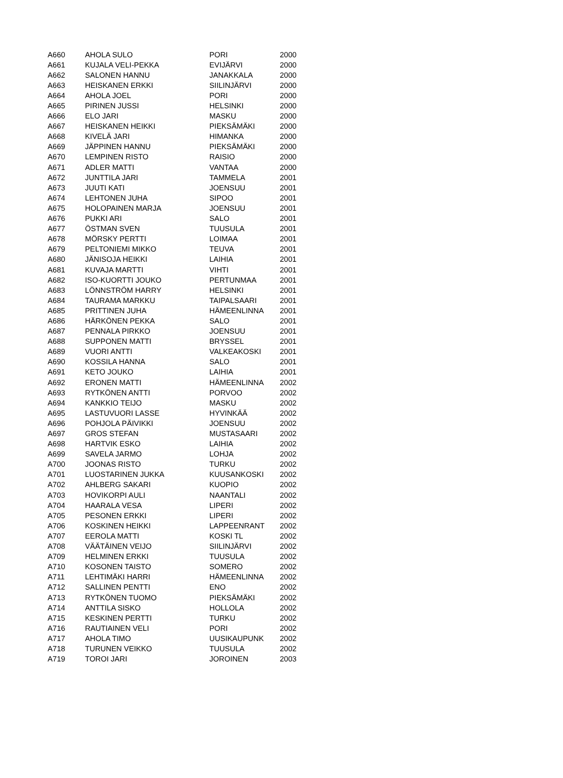| A660 | AHOLA SULO | PORI | 2000 |
| A661 | KUJALA VELI-PEKKA | EVIJÄRVI | 2000 |
| A662 | SALONEN HANNU | JANAKKALA | 2000 |
| A663 | HEISKANEN ERKKI | SIILINJÄRVI | 2000 |
| A664 | AHOLA JOEL | PORI | 2000 |
| A665 | PIRINEN JUSSI | HELSINKI | 2000 |
| A666 | ELO JARI | MASKU | 2000 |
| A667 | HEISKANEN HEIKKI | PIEKSÄMÄKI | 2000 |
| A668 | KIVELÄ JARI | HIMANKA | 2000 |
| A669 | JÄPPINEN HANNU | PIEKSÄMÄKI | 2000 |
| A670 | LEMPINEN RISTO | RAISIO | 2000 |
| A671 | ADLER MATTI | VANTAA | 2000 |
| A672 | JUNTTILA JARI | TAMMELA | 2001 |
| A673 | JUUTI KATI | JOENSUU | 2001 |
| A674 | LEHTONEN JUHA | SIPOO | 2001 |
| A675 | HOLOPAINEN MARJA | JOENSUU | 2001 |
| A676 | PUKKI ARI | SALO | 2001 |
| A677 | ÖSTMAN SVEN | TUUSULA | 2001 |
| A678 | MÖRSKY PERTTI | LOIMAA | 2001 |
| A679 | PELTONIEMI MIKKO | TEUVA | 2001 |
| A680 | JÄNISOJA HEIKKI | LAIHIA | 2001 |
| A681 | KUVAJA MARTTI | VIHTI | 2001 |
| A682 | ISO-KUORTTI JOUKO | PERTUNMAA | 2001 |
| A683 | LÖNNSTRÖM HARRY | HELSINKI | 2001 |
| A684 | TAURAMA MARKKU | TAIPALSAARI | 2001 |
| A685 | PRITTINEN JUHA | HÄMEENLINNA | 2001 |
| A686 | HÄRKÖNEN PEKKA | SALO | 2001 |
| A687 | PENNALA PIRKKO | JOENSUU | 2001 |
| A688 | SUPPONEN MATTI | BRYSSEL | 2001 |
| A689 | VUORI ANTTI | VALKEAKOSKI | 2001 |
| A690 | KOSSILA HANNA | SALO | 2001 |
| A691 | KETO JOUKO | LAIHIA | 2001 |
| A692 | ERONEN MATTI | HÄMEENLINNA | 2002 |
| A693 | RYTKÖNEN ANTTI | PORVOO | 2002 |
| A694 | KANKKIO TEIJO | MASKU | 2002 |
| A695 | LASTUVUORI LASSE | HYVINKÄÄ | 2002 |
| A696 | POHJOLA PÄIVIKKI | JOENSUU | 2002 |
| A697 | GROS STEFAN | MUSTASAARI | 2002 |
| A698 | HARTVIK ESKO | LAIHIA | 2002 |
| A699 | SAVELA JARMO | LOHJA | 2002 |
| A700 | JOONAS RISTO | TURKU | 2002 |
| A701 | LUOSTARINEN JUKKA | KUUSANKOSKI | 2002 |
| A702 | AHLBERG SAKARI | KUOPIO | 2002 |
| A703 | HOVIKORPI AULI | NAANTALI | 2002 |
| A704 | HAARALA VESA | LIPERI | 2002 |
| A705 | PESONEN ERKKI | LIPERI | 2002 |
| A706 | KOSKINEN HEIKKI | LAPPEENRANT | 2002 |
| A707 | EEROLA MATTI | KOSKI TL | 2002 |
| A708 | VÄÄTÄINEN VEIJO | SIILINJÄRVI | 2002 |
| A709 | HELMINEN ERKKI | TUUSULA | 2002 |
| A710 | KOSONEN TAISTO | SOMERO | 2002 |
| A711 | LEHTIMÄKI HARRI | HÄMEENLINNA | 2002 |
| A712 | SALLINEN PENTTI | ENO | 2002 |
| A713 | RYTKÖNEN TUOMO | PIEKSÄMÄKI | 2002 |
| A714 | ANTTILA SISKO | HOLLOLA | 2002 |
| A715 | KESKINEN PERTTI | TURKU | 2002 |
| A716 | RAUTIAINEN VELI | PORI | 2002 |
| A717 | AHOLA TIMO | UUSIKAUPUNK | 2002 |
| A718 | TURUNEN VEIKKO | TUUSULA | 2002 |
| A719 | TOROI JARI | JOROINEN | 2003 |